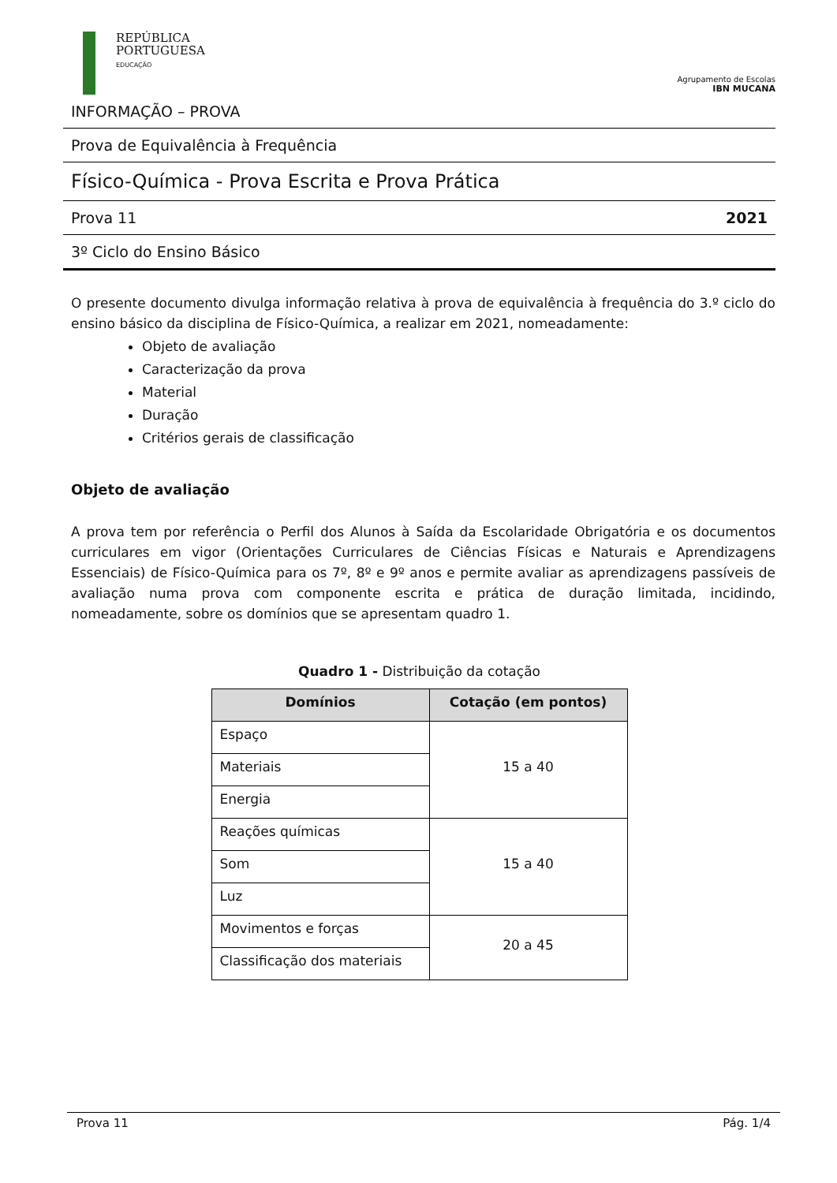REPÚBLICA
PORTUGUESA
EDUCAÇÃO
Agrupamento de Escolas
IBN MUCANA
INFORMAÇÃO – PROVA
Prova de Equivalência à Frequência
Físico-Química - Prova Escrita e Prova Prática
Prova 11 2021
3º Ciclo do Ensino Básico
O presente documento divulga informação relativa à prova de equivalência à frequência do 3.º ciclo do ensino básico da disciplina de Físico-Química, a realizar em 2021, nomeadamente:
Objeto de avaliação
Caracterização da prova
Material
Duração
Critérios gerais de classificação
Objeto de avaliação
A prova tem por referência o Perfil dos Alunos à Saída da Escolaridade Obrigatória e os documentos curriculares em vigor (Orientações Curriculares de Ciências Físicas e Naturais e Aprendizagens Essenciais) de Físico-Química para os 7º, 8º e 9º anos e permite avaliar as aprendizagens passíveis de avaliação numa prova com componente escrita e prática de duração limitada, incidindo, nomeadamente, sobre os domínios que se apresentam quadro 1.
Quadro 1 - Distribuição da cotação
| Domínios | Cotação (em pontos) |
| --- | --- |
| Espaço | 15 a 40 |
| Materiais | |
| Energia | |
| Reações químicas | 15 a 40 |
| Som | |
| Luz | |
| Movimentos e forças | 20 a 45 |
| Classificação dos materiais | |
Prova 11 Pág. 1/4